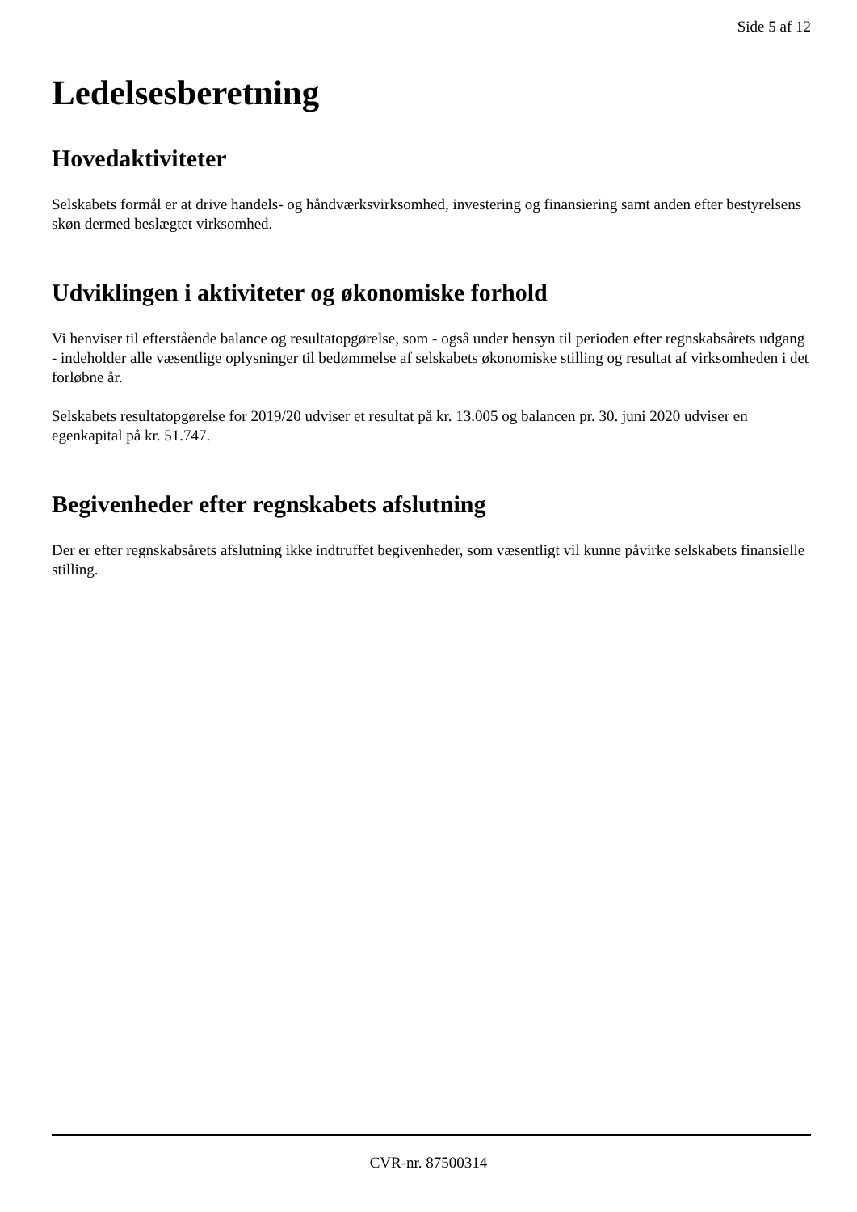Side 5 af 12
Ledelsesberetning
Hovedaktiviteter
Selskabets formål er at drive handels- og håndværksvirksomhed, investering og finansiering samt anden efter bestyrelsens skøn dermed beslægtet virksomhed.
Udviklingen i aktiviteter og økonomiske forhold
Vi henviser til efterstående balance og resultatopgørelse, som - også under hensyn til perioden efter regnskabsårets udgang - indeholder alle væsentlige oplysninger til bedømmelse af selskabets økonomiske stilling og resultat af virksomheden i det forløbne år.
Selskabets resultatopgørelse for 2019/20 udviser et resultat på kr. 13.005 og balancen pr. 30. juni 2020 udviser en egenkapital på kr. 51.747.
Begivenheder efter regnskabets afslutning
Der er efter regnskabsårets afslutning ikke indtruffet begivenheder, som væsentligt vil kunne påvirke selskabets finansielle stilling.
CVR-nr. 87500314